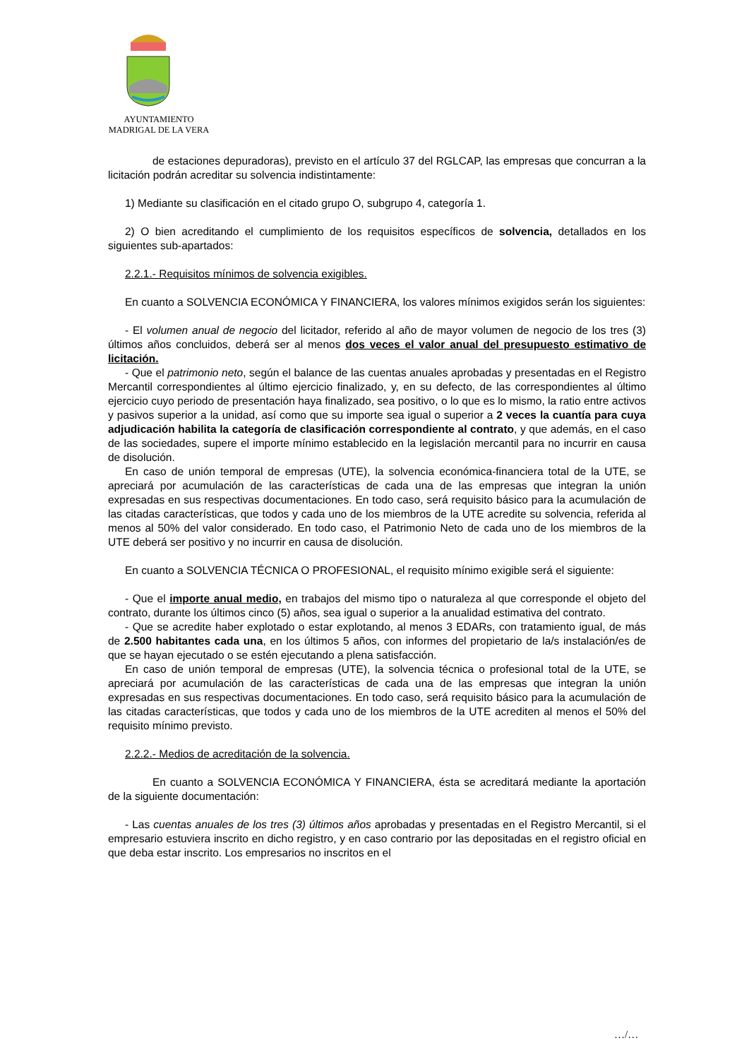AYUNTAMIENTO
MADRIGAL DE LA VERA
de estaciones depuradoras), previsto en el artículo 37 del RGLCAP, las empresas que concurran a la licitación podrán acreditar su solvencia indistintamente:
1) Mediante su clasificación en el citado grupo O, subgrupo 4, categoría 1.
2) O bien acreditando el cumplimiento de los requisitos específicos de solvencia, detallados en los siguientes sub-apartados:
2.2.1.- Requisitos mínimos de solvencia exigibles.
En cuanto a SOLVENCIA ECONÓMICA Y FINANCIERA, los valores mínimos exigidos serán los siguientes:
- El volumen anual de negocio del licitador, referido al año de mayor volumen de negocio de los tres (3) últimos años concluidos, deberá ser al menos dos veces el valor anual del presupuesto estimativo de licitación.
- Que el patrimonio neto, según el balance de las cuentas anuales aprobadas y presentadas en el Registro Mercantil correspondientes al último ejercicio finalizado, y, en su defecto, de las correspondientes al último ejercicio cuyo periodo de presentación haya finalizado, sea positivo, o lo que es lo mismo, la ratio entre activos y pasivos superior a la unidad, así como que su importe sea igual o superior a 2 veces la cuantía para cuya adjudicación habilita la categoría de clasificación correspondiente al contrato, y que además, en el caso de las sociedades, supere el importe mínimo establecido en la legislación mercantil para no incurrir en causa de disolución.
En caso de unión temporal de empresas (UTE), la solvencia económica-financiera total de la UTE, se apreciará por acumulación de las características de cada una de las empresas que integran la unión expresadas en sus respectivas documentaciones. En todo caso, será requisito básico para la acumulación de las citadas características, que todos y cada uno de los miembros de la UTE acredite su solvencia, referida al menos al 50% del valor considerado. En todo caso, el Patrimonio Neto de cada uno de los miembros de la UTE deberá ser positivo y no incurrir en causa de disolución.
En cuanto a SOLVENCIA TÉCNICA O PROFESIONAL, el requisito mínimo exigible será el siguiente:
- Que el importe anual medio, en trabajos del mismo tipo o naturaleza al que corresponde el objeto del contrato, durante los últimos cinco (5) años, sea igual o superior a la anualidad estimativa del contrato.
- Que se acredite haber explotado o estar explotando, al menos 3 EDARs, con tratamiento igual, de más de 2.500 habitantes cada una, en los últimos 5 años, con informes del propietario de la/s instalación/es de que se hayan ejecutado o se estén ejecutando a plena satisfacción.
En caso de unión temporal de empresas (UTE), la solvencia técnica o profesional total de la UTE, se apreciará por acumulación de las características de cada una de las empresas que integran la unión expresadas en sus respectivas documentaciones. En todo caso, será requisito básico para la acumulación de las citadas características, que todos y cada uno de los miembros de la UTE acrediten al menos el 50% del requisito mínimo previsto.
2.2.2.- Medios de acreditación de la solvencia.
En cuanto a SOLVENCIA ECONÓMICA Y FINANCIERA, ésta se acreditará mediante la aportación de la siguiente documentación:
- Las cuentas anuales de los tres (3) últimos años aprobadas y presentadas en el Registro Mercantil, si el empresario estuviera inscrito en dicho registro, y en caso contrario por las depositadas en el registro oficial en que deba estar inscrito. Los empresarios no inscritos en el
…/…